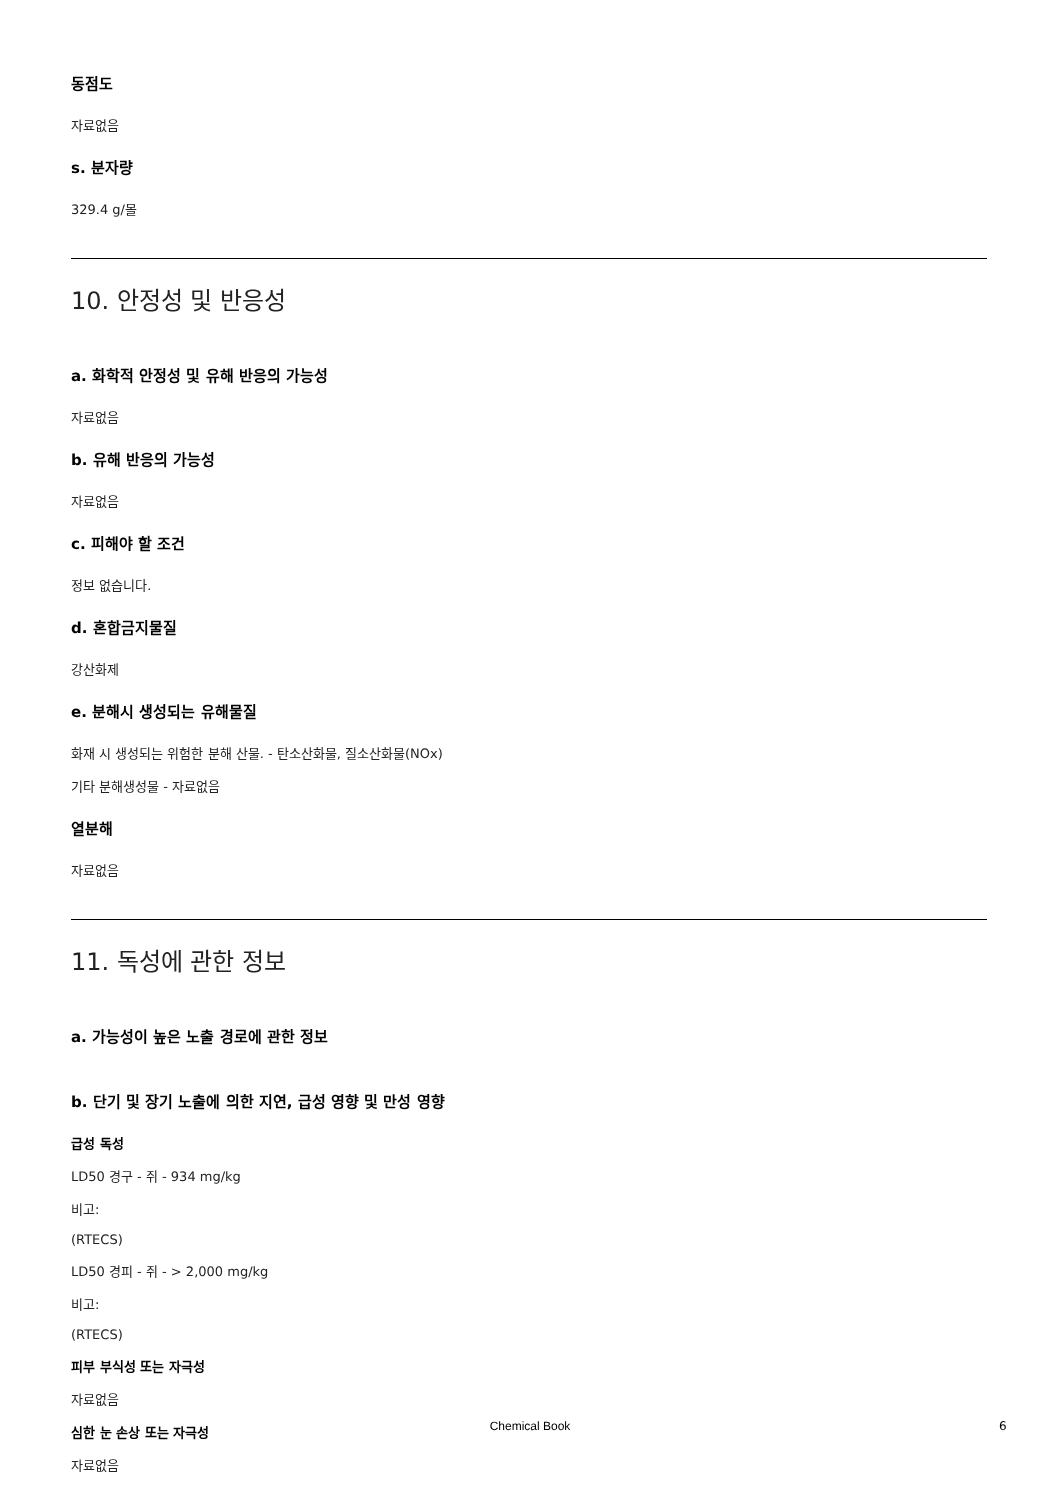동점도
자료없음
s. 분자량
329.4 g/몰
10. 안정성 및 반응성
a. 화학적 안정성 및 유해 반응의 가능성
자료없음
b. 유해 반응의 가능성
자료없음
c. 피해야 할 조건
정보 없습니다.
d. 혼합금지물질
강산화제
e. 분해시 생성되는 유해물질
화재 시 생성되는 위험한 분해 산물. - 탄소산화물, 질소산화물(NOx)
기타 분해생성물 - 자료없음
열분해
자료없음
11. 독성에 관한 정보
a. 가능성이 높은 노출 경로에 관한 정보
b. 단기 및 장기 노출에 의한 지연, 급성 영향 및 만성 영향
급성 독성
LD50 경구 - 쥐 - 934 mg/kg
비고:
(RTECS)
LD50 경피 - 쥐 - > 2,000 mg/kg
비고:
(RTECS)
피부 부식성 또는 자극성
자료없음
심한 눈 손상 또는 자극성
자료없음
Chemical Book 6